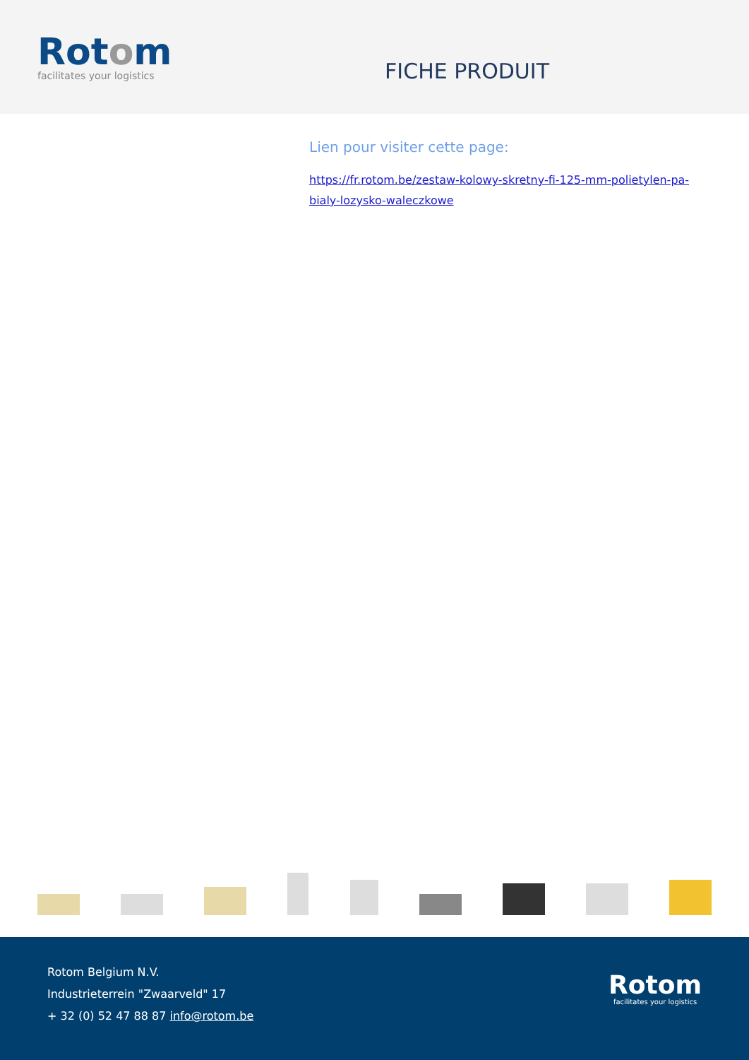Rotom
facilitates your logistics
FICHE PRODUIT
Lien pour visiter cette page:
https://fr.rotom.be/zestaw-kolowy-skretny-fi-125-mm-polietylen-pa-bialy-lozysko-waleczkowe
Rotom Belgium N.V.
Industrieterrein "Zwaarveld" 17
+ 32 (0) 52 47 88 87 info@rotom.be
Rotom
facilitates your logistics